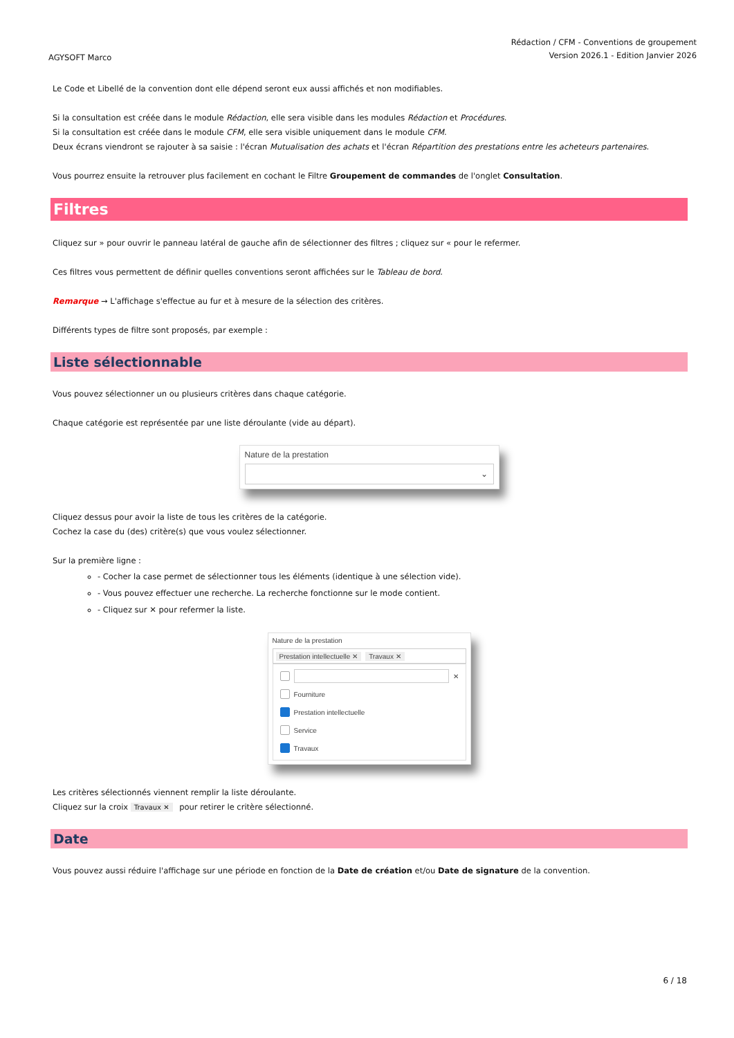AGYSOFT Marco
Rédaction / CFM - Conventions de groupement
Version 2026.1 - Edition Janvier 2026
Le Code et Libellé de la convention dont elle dépend seront eux aussi affichés et non modifiables.
Si la consultation est créée dans le module Rédaction, elle sera visible dans les modules Rédaction et Procédures.
Si la consultation est créée dans le module CFM, elle sera visible uniquement dans le module CFM.
Deux écrans viendront se rajouter à sa saisie : l'écran Mutualisation des achats et l'écran Répartition des prestations entre les acheteurs partenaires.
Vous pourrez ensuite la retrouver plus facilement en cochant le Filtre Groupement de commandes de l'onglet Consultation.
Filtres
Cliquez sur » pour ouvrir le panneau latéral de gauche afin de sélectionner des filtres ; cliquez sur « pour le refermer.
Ces filtres vous permettent de définir quelles conventions seront affichées sur le Tableau de bord.
Remarque → L'affichage s'effectue au fur et à mesure de la sélection des critères.
Différents types de filtre sont proposés, par exemple :
Liste sélectionnable
Vous pouvez sélectionner un ou plusieurs critères dans chaque catégorie.
Chaque catégorie est représentée par une liste déroulante (vide au départ).
Nature de la prestation
⌄
Cliquez dessus pour avoir la liste de tous les critères de la catégorie.
Cochez la case du (des) critère(s) que vous voulez sélectionner.
Sur la première ligne :
- Cocher la case permet de sélectionner tous les éléments (identique à une sélection vide).
- Vous pouvez effectuer une recherche. La recherche fonctionne sur le mode contient.
- Cliquez sur ✕ pour refermer la liste.
Nature de la prestation
Prestation intellectuelle ✕ Travaux ✕
✕
Fourniture
Prestation intellectuelle
Service
Travaux
Les critères sélectionnés viennent remplir la liste déroulante.
Cliquez sur la croix Travaux ✕ pour retirer le critère sélectionné.
Date
Vous pouvez aussi réduire l'affichage sur une période en fonction de la Date de création et/ou Date de signature de la convention.
6 / 18